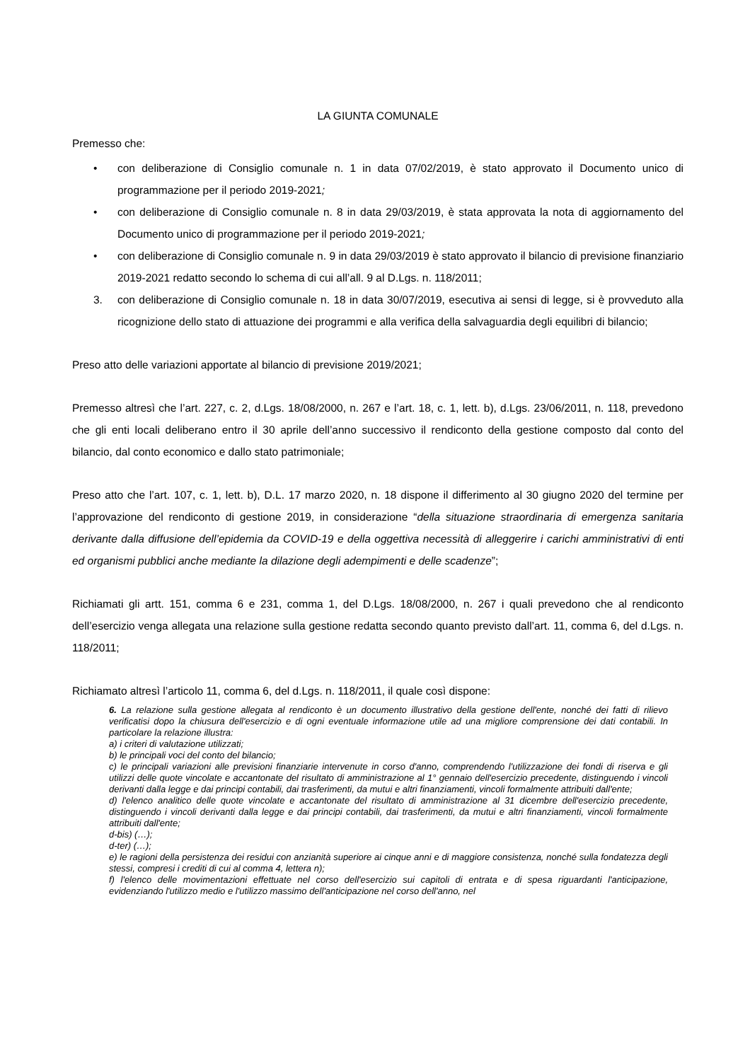LA GIUNTA COMUNALE
Premesso che:
• con deliberazione di Consiglio comunale n. 1 in data 07/02/2019, è stato approvato il Documento unico di programmazione per il periodo 2019-2021;
• con deliberazione di Consiglio comunale n. 8 in data 29/03/2019, è stata approvata la nota di aggiornamento del Documento unico di programmazione per il periodo 2019-2021;
• con deliberazione di Consiglio comunale n. 9 in data 29/03/2019 è stato approvato il bilancio di previsione finanziario 2019-2021 redatto secondo lo schema di cui all’all. 9 al D.Lgs. n. 118/2011;
3. con deliberazione di Consiglio comunale n. 18 in data 30/07/2019, esecutiva ai sensi di legge, si è provveduto alla ricognizione dello stato di attuazione dei programmi e alla verifica della salvaguardia degli equilibri di bilancio;
Preso atto delle variazioni apportate al bilancio di previsione 2019/2021;
Premesso altresì che l’art. 227, c. 2, d.Lgs. 18/08/2000, n. 267 e l’art. 18, c. 1, lett. b), d.Lgs. 23/06/2011, n. 118, prevedono che gli enti locali deliberano entro il 30 aprile dell’anno successivo il rendiconto della gestione composto dal conto del bilancio, dal conto economico e dallo stato patrimoniale;
Preso atto che l’art. 107, c. 1, lett. b), D.L. 17 marzo 2020, n. 18 dispone il differimento al 30 giugno 2020 del termine per l’approvazione del rendiconto di gestione 2019, in considerazione “della situazione straordinaria di emergenza sanitaria derivante dalla diffusione dell’epidemia da COVID-19 e della oggettiva necessità di alleggerire i carichi amministrativi di enti ed organismi pubblici anche mediante la dilazione degli adempimenti e delle scadenze”;
Richiamati gli artt. 151, comma 6 e 231, comma 1, del D.Lgs. 18/08/2000, n. 267 i quali prevedono che al rendiconto dell’esercizio venga allegata una relazione sulla gestione redatta secondo quanto previsto dall’art. 11, comma 6, del d.Lgs. n. 118/2011;
Richiamato altresì l’articolo 11, comma 6, del d.Lgs. n. 118/2011, il quale così dispone:
6. La relazione sulla gestione allegata al rendiconto è un documento illustrativo della gestione dell'ente, nonché dei fatti di rilievo verificatisi dopo la chiusura dell'esercizio e di ogni eventuale informazione utile ad una migliore comprensione dei dati contabili. In particolare la relazione illustra:
a) i criteri di valutazione utilizzati;
b) le principali voci del conto del bilancio;
c) le principali variazioni alle previsioni finanziarie intervenute in corso d'anno, comprendendo l'utilizzazione dei fondi di riserva e gli utilizzi delle quote vincolate e accantonate del risultato di amministrazione al 1° gennaio dell'esercizio precedente, distinguendo i vincoli derivanti dalla legge e dai principi contabili, dai trasferimenti, da mutui e altri finanziamenti, vincoli formalmente attribuiti dall'ente;
d) l'elenco analitico delle quote vincolate e accantonate del risultato di amministrazione al 31 dicembre dell'esercizio precedente, distinguendo i vincoli derivanti dalla legge e dai principi contabili, dai trasferimenti, da mutui e altri finanziamenti, vincoli formalmente attribuiti dall'ente;
d-bis) (…);
d-ter) (…);
e) le ragioni della persistenza dei residui con anzianità superiore ai cinque anni e di maggiore consistenza, nonché sulla fondatezza degli stessi, compresi i crediti di cui al comma 4, lettera n);
f) l'elenco delle movimentazioni effettuate nel corso dell'esercizio sui capitoli di entrata e di spesa riguardanti l'anticipazione, evidenziando l'utilizzo medio e l'utilizzo massimo dell'anticipazione nel corso dell'anno, nel